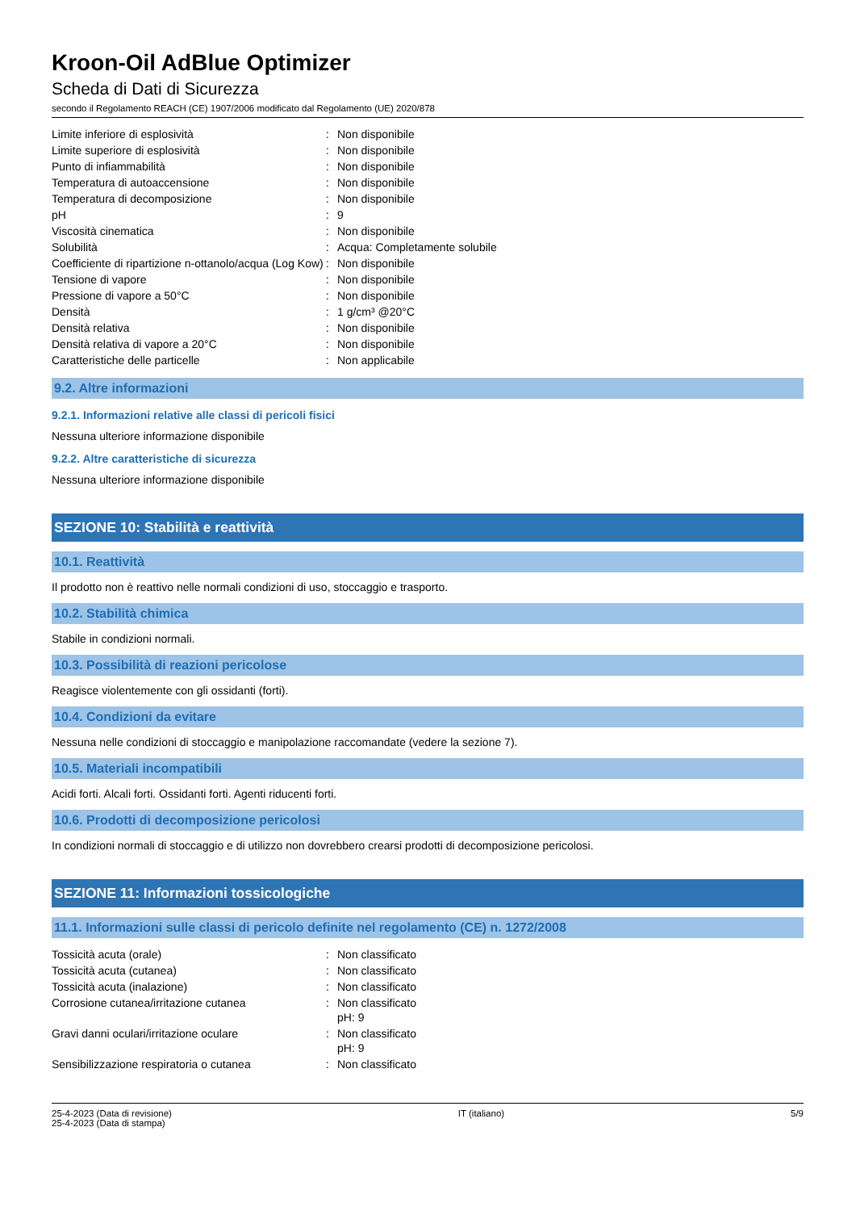Kroon-Oil AdBlue Optimizer
Scheda di Dati di Sicurezza
secondo il Regolamento REACH (CE) 1907/2006 modificato dal Regolamento (UE) 2020/878
| Limite inferiore di esplosività | : | Non disponibile |
| Limite superiore di esplosività | : | Non disponibile |
| Punto di infiammabilità | : | Non disponibile |
| Temperatura di autoaccensione | : | Non disponibile |
| Temperatura di decomposizione | : | Non disponibile |
| pH | : | 9 |
| Viscosità cinematica | : | Non disponibile |
| Solubilità | : | Acqua: Completamente solubile |
| Coefficiente di ripartizione n-ottanolo/acqua (Log Kow) | : | Non disponibile |
| Tensione di vapore | : | Non disponibile |
| Pressione di vapore a 50°C | : | Non disponibile |
| Densità | : | 1 g/cm³ @20°C |
| Densità relativa | : | Non disponibile |
| Densità relativa di vapore a 20°C | : | Non disponibile |
| Caratteristiche delle particelle | : | Non applicabile |
9.2. Altre informazioni
9.2.1. Informazioni relative alle classi di pericoli fisici
Nessuna ulteriore informazione disponibile
9.2.2. Altre caratteristiche di sicurezza
Nessuna ulteriore informazione disponibile
SEZIONE 10: Stabilità e reattività
10.1. Reattività
Il prodotto non è reattivo nelle normali condizioni di uso, stoccaggio e trasporto.
10.2. Stabilità chimica
Stabile in condizioni normali.
10.3. Possibilità di reazioni pericolose
Reagisce violentemente con gli ossidanti (forti).
10.4. Condizioni da evitare
Nessuna nelle condizioni di stoccaggio e manipolazione raccomandate (vedere la sezione 7).
10.5. Materiali incompatibili
Acidi forti. Alcali forti. Ossidanti forti. Agenti riducenti forti.
10.6. Prodotti di decomposizione pericolosi
In condizioni normali di stoccaggio e di utilizzo non dovrebbero crearsi prodotti di decomposizione pericolosi.
SEZIONE 11: Informazioni tossicologiche
11.1. Informazioni sulle classi di pericolo definite nel regolamento (CE) n. 1272/2008
| Tossicità acuta (orale) | : | Non classificato |
| Tossicità acuta (cutanea) | : | Non classificato |
| Tossicità acuta (inalazione) | : | Non classificato |
| Corrosione cutanea/irritazione cutanea | : | Non classificato pH: 9 |
| Gravi danni oculari/irritazione oculare | : | Non classificato pH: 9 |
| Sensibilizzazione respiratoria o cutanea | : | Non classificato |
25-4-2023 (Data di revisione)
25-4-2023 (Data di stampa)
IT (italiano) 5/9